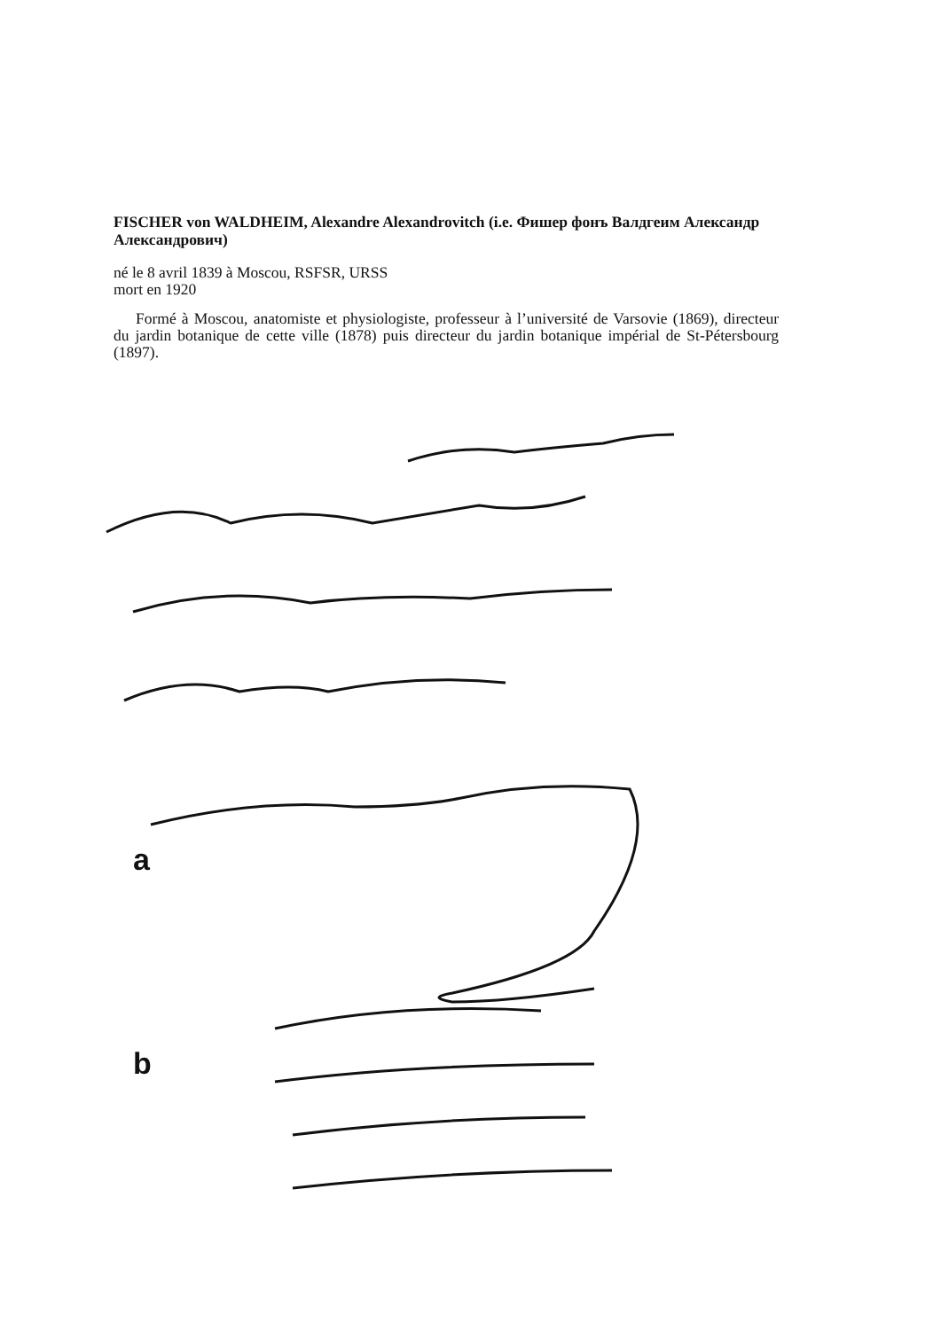FISCHER von WALDHEIM, Alexandre Alexandrovitch (i.e. Фишер фонъ Валдгеим Александр Александрович)
né le 8 avril 1839 à Moscou, RSFSR, URSS
mort en 1920
Formé à Moscou, anatomiste et physiologiste, professeur à l’université de Varsovie (1869), directeur du jardin botanique de cette ville (1878) puis directeur du jardin botanique impérial de St-Pétersbourg (1897).
a
b